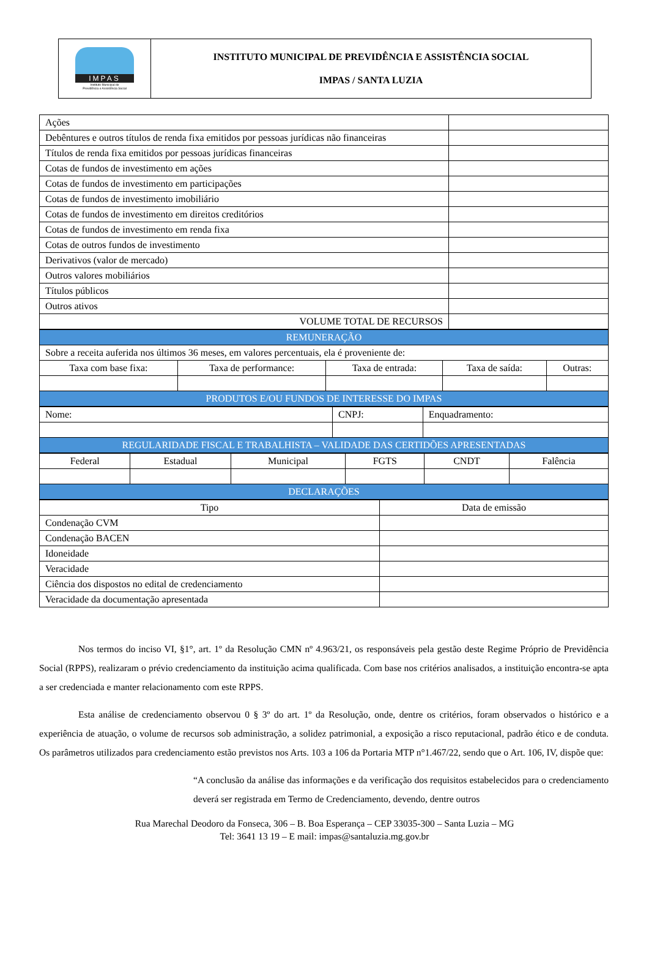IMPAS
Instituto Municipal de
Previdência e Assistência Social
INSTITUTO MUNICIPAL DE PREVIDÊNCIA E ASSISTÊNCIA SOCIAL
IMPAS / SANTA LUZIA
| Ações | |
| Debêntures e outros títulos de renda fixa emitidos por pessoas jurídicas não financeiras | |
| Títulos de renda fixa emitidos por pessoas jurídicas financeiras | |
| Cotas de fundos de investimento em ações | |
| Cotas de fundos de investimento em participações | |
| Cotas de fundos de investimento imobiliário | |
| Cotas de fundos de investimento em direitos creditórios | |
| Cotas de fundos de investimento em renda fixa | |
| Cotas de outros fundos de investimento | |
| Derivativos (valor de mercado) | |
| Outros valores mobiliários | |
| Títulos públicos | |
| Outros ativos | |
| VOLUME TOTAL DE RECURSOS | |
| REMUNERAÇÃO | | | | |
| --- | --- | --- | --- | --- |
| Sobre a receita auferida nos últimos 36 meses, em valores percentuais, ela é proveniente de: | | | | |
| Taxa com base fixa: | Taxa de performance: | Taxa de entrada: | Taxa de saída: | Outras: |
| PRODUTOS E/OU FUNDOS DE INTERESSE DO IMPAS | | | | |
| Nome: | CNPJ: | Enquadramento: |
| REGULARIDADE FISCAL E TRABALHISTA – VALIDADE DAS CERTIDÕES APRESENTADAS | | |
| Federal | Estadual | Municipal | FGTS | CNDT | Falência |
| DECLARAÇÕES | | | | | |
| Tipo | Data de emissão |
| --- | --- |
| Condenação CVM | |
| Condenação BACEN | |
| Idoneidade | |
| Veracidade | |
| Ciência dos dispostos no edital de credenciamento | |
| Veracidade da documentação apresentada | |
Nos termos do inciso VI, §1°, art. 1º da Resolução CMN nº 4.963/21, os responsáveis pela gestão deste Regime Próprio de Previdência Social (RPPS), realizaram o prévio credenciamento da instituição acima qualificada. Com base nos critérios analisados, a instituição encontra-se apta a ser credenciada e manter relacionamento com este RPPS.
Esta análise de credenciamento observou 0 § 3º do art. 1º da Resolução, onde, dentre os critérios, foram observados o histórico e a experiência de atuação, o volume de recursos sob administração, a solidez patrimonial, a exposição a risco reputacional, padrão ético e de conduta. Os parâmetros utilizados para credenciamento estão previstos nos Arts. 103 a 106 da Portaria MTP n°1.467/22, sendo que o Art. 106, IV, dispõe que:
“A conclusão da análise das informações e da verificação dos requisitos estabelecidos para o credenciamento deverá ser registrada em Termo de Credenciamento, devendo, dentre outros
Rua Marechal Deodoro da Fonseca, 306 – B. Boa Esperança – CEP 33035-300 – Santa Luzia – MG
Tel: 3641 13 19 – E mail: impas@santaluzia.mg.gov.br